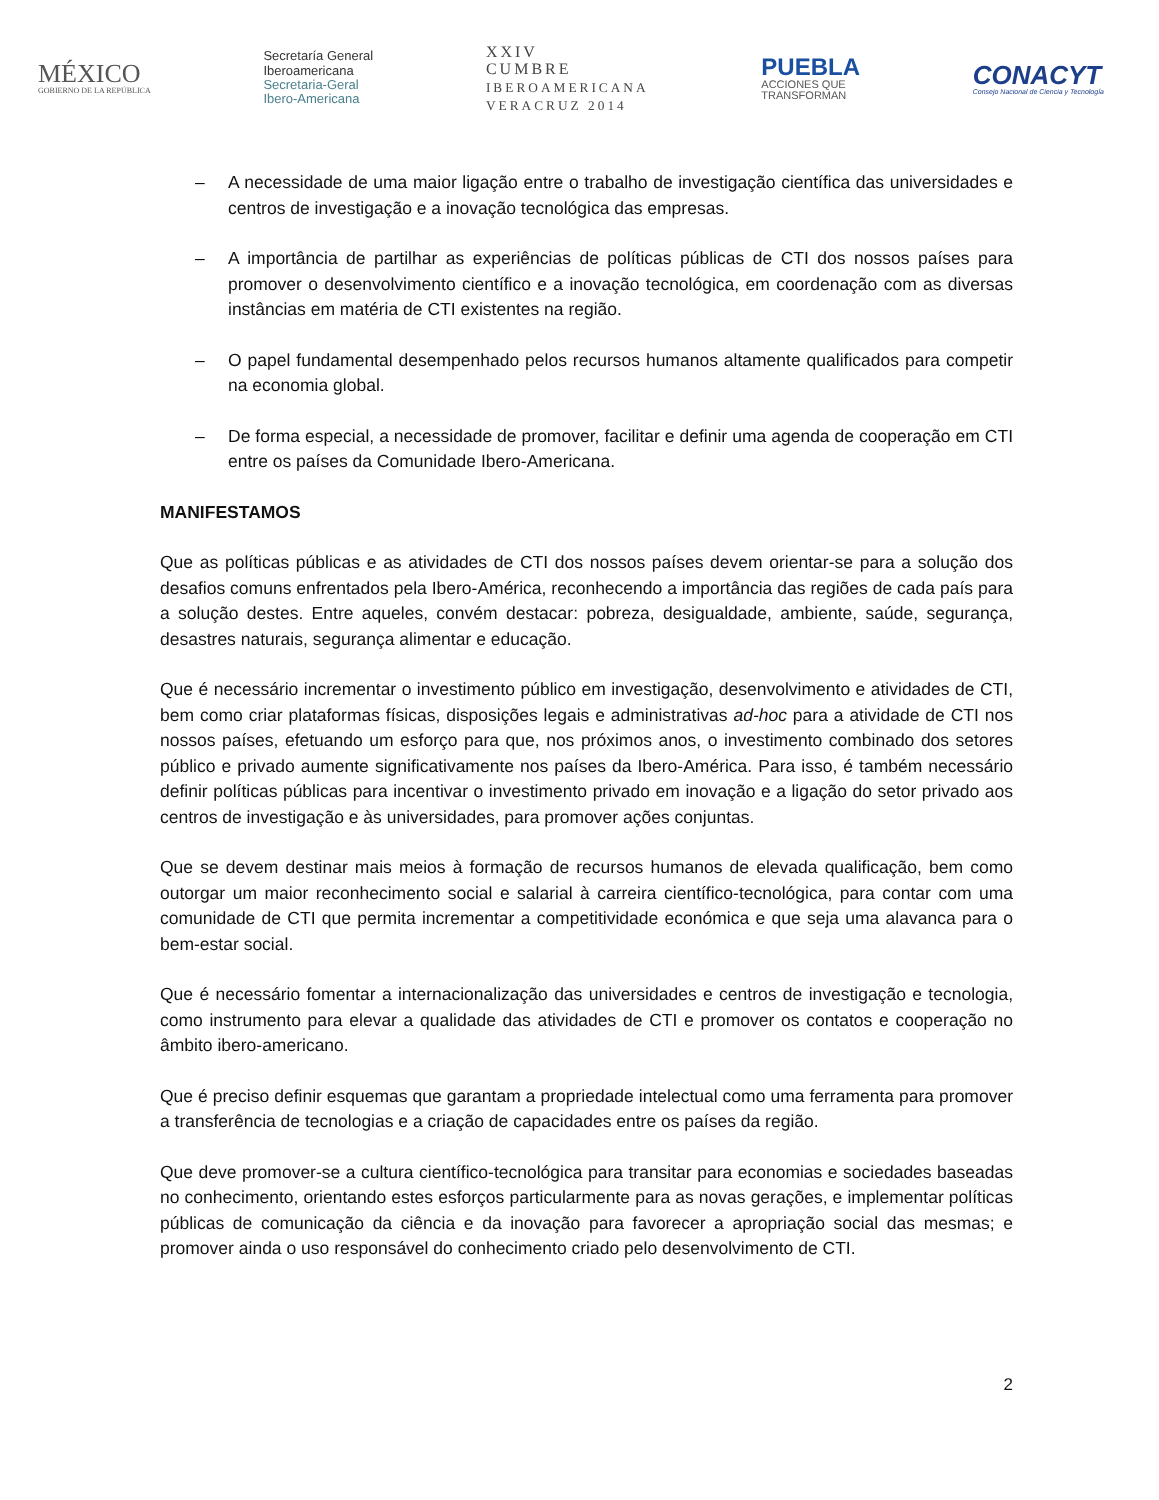MÉXICO
GOBIERNO DE LA REPÚBLICA
Secretaría General
Iberoamericana
Secretaria-Geral
Ibero-Americana
XXIV
CUMBRE
IBEROAMERICANA
VERACRUZ 2014
PUEBLA
ACCIONES QUE
TRANSFORMAN
CONACYT
Consejo Nacional de Ciencia y Tecnología
– A necessidade de uma maior ligação entre o trabalho de investigação científica das universidades e centros de investigação e a inovação tecnológica das empresas.
– A importância de partilhar as experiências de políticas públicas de CTI dos nossos países para promover o desenvolvimento científico e a inovação tecnológica, em coordenação com as diversas instâncias em matéria de CTI existentes na região.
– O papel fundamental desempenhado pelos recursos humanos altamente qualificados para competir na economia global.
– De forma especial, a necessidade de promover, facilitar e definir uma agenda de cooperação em CTI entre os países da Comunidade Ibero-Americana.
MANIFESTAMOS
Que as políticas públicas e as atividades de CTI dos nossos países devem orientar-se para a solução dos desafios comuns enfrentados pela Ibero-América, reconhecendo a importância das regiões de cada país para a solução destes. Entre aqueles, convém destacar: pobreza, desigualdade, ambiente, saúde, segurança, desastres naturais, segurança alimentar e educação.
Que é necessário incrementar o investimento público em investigação, desenvolvimento e atividades de CTI, bem como criar plataformas físicas, disposições legais e administrativas ad-hoc para a atividade de CTI nos nossos países, efetuando um esforço para que, nos próximos anos, o investimento combinado dos setores público e privado aumente significativamente nos países da Ibero-América. Para isso, é também necessário definir políticas públicas para incentivar o investimento privado em inovação e a ligação do setor privado aos centros de investigação e às universidades, para promover ações conjuntas.
Que se devem destinar mais meios à formação de recursos humanos de elevada qualificação, bem como outorgar um maior reconhecimento social e salarial à carreira científico-tecnológica, para contar com uma comunidade de CTI que permita incrementar a competitividade económica e que seja uma alavanca para o bem-estar social.
Que é necessário fomentar a internacionalização das universidades e centros de investigação e tecnologia, como instrumento para elevar a qualidade das atividades de CTI e promover os contatos e cooperação no âmbito ibero-americano.
Que é preciso definir esquemas que garantam a propriedade intelectual como uma ferramenta para promover a transferência de tecnologias e a criação de capacidades entre os países da região.
Que deve promover-se a cultura científico-tecnológica para transitar para economias e sociedades baseadas no conhecimento, orientando estes esforços particularmente para as novas gerações, e implementar políticas públicas de comunicação da ciência e da inovação para favorecer a apropriação social das mesmas; e promover ainda o uso responsável do conhecimento criado pelo desenvolvimento de CTI.
2